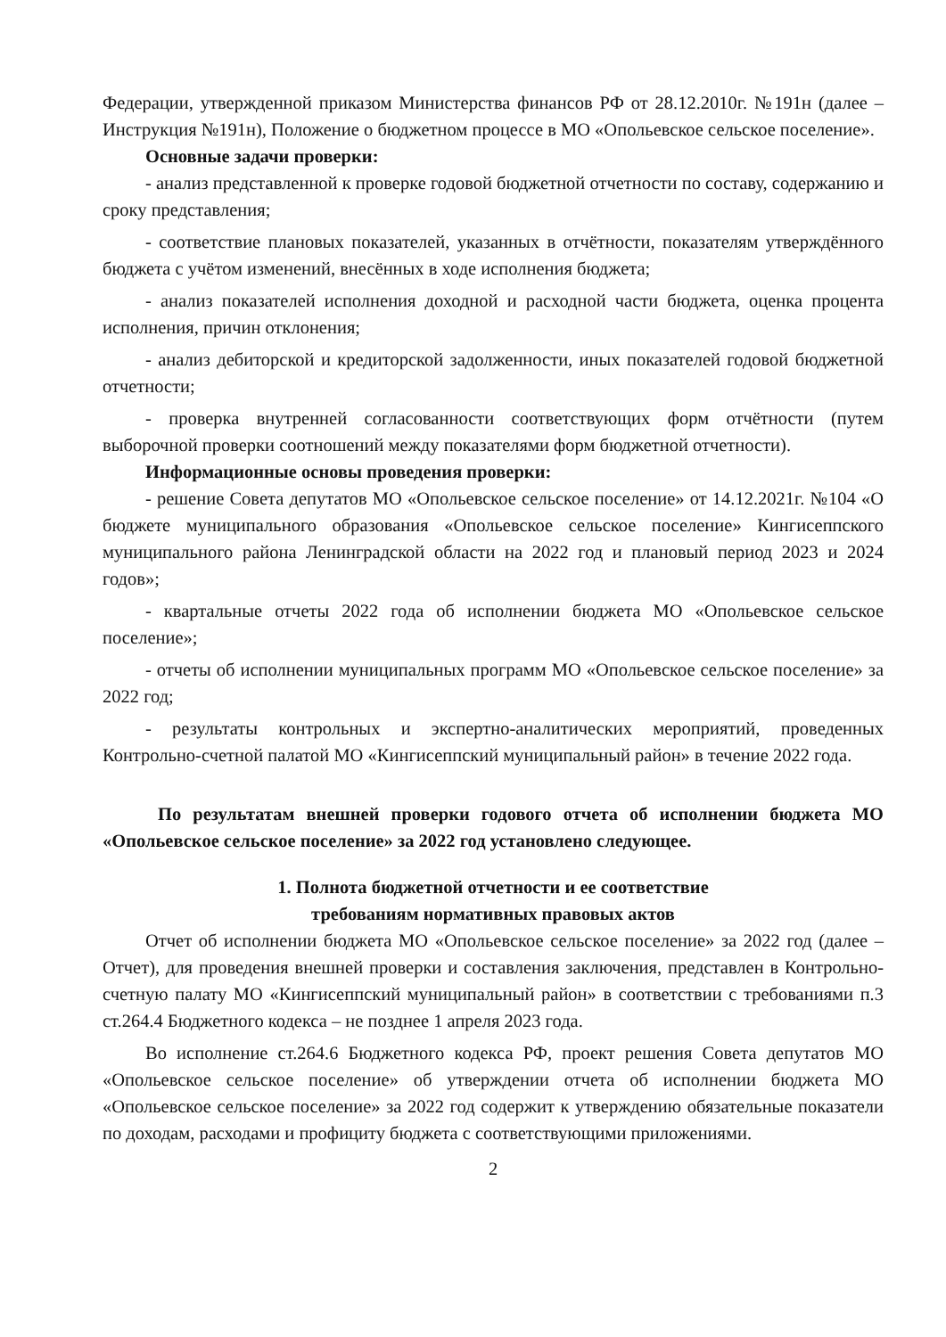Федерации, утвержденной приказом Министерства финансов РФ от 28.12.2010г. №191н (далее – Инструкция №191н), Положение о бюджетном процессе в МО «Опольевское сельское поселение».
Основные задачи проверки:
- анализ представленной к проверке годовой бюджетной отчетности по составу, содержанию и сроку представления;
- соответствие плановых показателей, указанных в отчётности, показателям утверждённого бюджета с учётом изменений, внесённых в ходе исполнения бюджета;
- анализ показателей исполнения доходной и расходной части бюджета, оценка процента исполнения, причин отклонения;
- анализ дебиторской и кредиторской задолженности, иных показателей годовой бюджетной отчетности;
- проверка внутренней согласованности соответствующих форм отчётности (путем выборочной проверки соотношений между показателями форм бюджетной отчетности).
Информационные основы проведения проверки:
- решение Совета депутатов МО «Опольевское сельское поселение» от 14.12.2021г. №104 «О бюджете муниципального образования «Опольевское сельское поселение» Кингисеппского муниципального района Ленинградской области на 2022 год и плановый период 2023 и 2024 годов»;
- квартальные отчеты 2022 года об исполнении бюджета МО «Опольевское сельское поселение»;
- отчеты об исполнении муниципальных программ МО «Опольевское сельское поселение» за 2022 год;
- результаты контрольных и экспертно-аналитических мероприятий, проведенных Контрольно-счетной палатой МО «Кингисеппский муниципальный район» в течение 2022 года.
По результатам внешней проверки годового отчета об исполнении бюджета МО «Опольевское сельское поселение» за 2022 год установлено следующее.
1. Полнота бюджетной отчетности и ее соответствие
требованиям нормативных правовых актов
Отчет об исполнении бюджета МО «Опольевское сельское поселение» за 2022 год (далее – Отчет), для проведения внешней проверки и составления заключения, представлен в Контрольно-счетную палату МО «Кингисеппский муниципальный район» в соответствии с требованиями п.3 ст.264.4 Бюджетного кодекса – не позднее 1 апреля 2023 года.
Во исполнение ст.264.6 Бюджетного кодекса РФ, проект решения Совета депутатов МО «Опольевское сельское поселение» об утверждении отчета об исполнении бюджета МО «Опольевское сельское поселение» за 2022 год содержит к утверждению обязательные показатели по доходам, расходами и профициту бюджета с соответствующими приложениями.
2